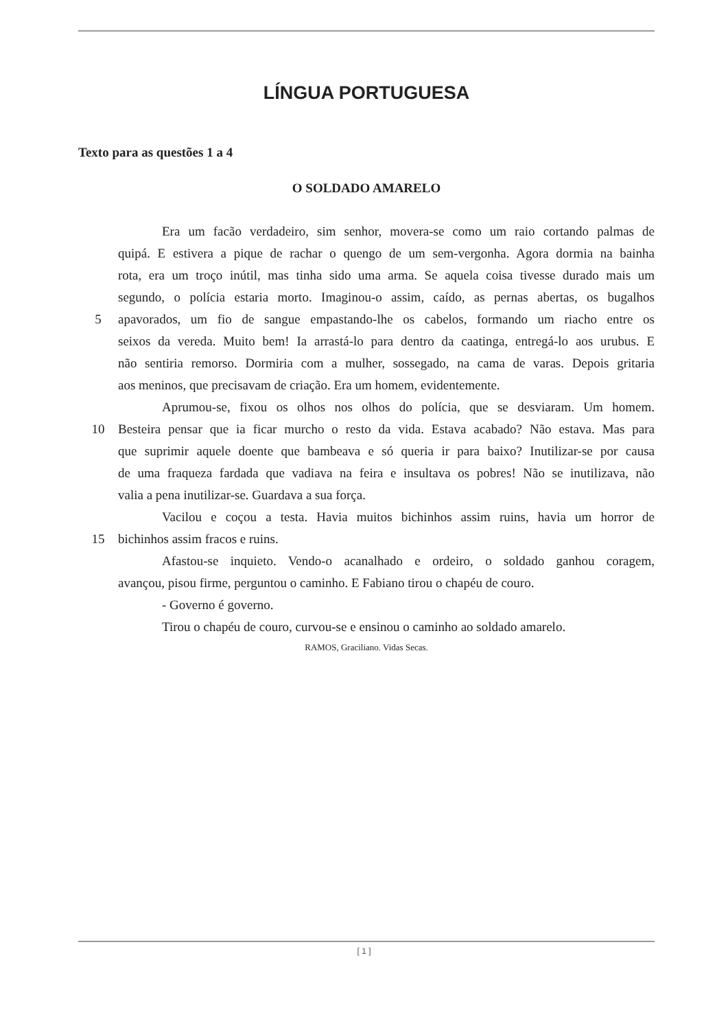LÍNGUA PORTUGUESA
Texto para as questões 1 a 4
O SOLDADO AMARELO
Era um facão verdadeiro, sim senhor, movera-se como um raio cortando palmas de
quipá. E estivera a pique de rachar o quengo de um sem-vergonha. Agora dormia na bainha
rota, era um troço inútil, mas tinha sido uma arma. Se aquela coisa tivesse durado mais um
segundo, o polícia estaria morto. Imaginou-o assim, caído, as pernas abertas, os bugalhos
5 apavorados, um fio de sangue empastando-lhe os cabelos, formando um riacho entre os
seixos da vereda. Muito bem! Ia arrastá-lo para dentro da caatinga, entregá-lo aos urubus. E
não sentiria remorso. Dormiria com a mulher, sossegado, na cama de varas. Depois gritaria
aos meninos, que precisavam de criação. Era um homem, evidentemente.
Aprumou-se, fixou os olhos nos olhos do polícia, que se desviaram. Um homem.
10 Besteira pensar que ia ficar murcho o resto da vida. Estava acabado? Não estava. Mas para
que suprimir aquele doente que bambeava e só queria ir para baixo? Inutilizar-se por causa
de uma fraqueza fardada que vadiava na feira e insultava os pobres! Não se inutilizava, não
valia a pena inutilizar-se. Guardava a sua força.
Vacilou e coçou a testa. Havia muitos bichinhos assim ruins, havia um horror de
15 bichinhos assim fracos e ruins.
Afastou-se inquieto. Vendo-o acanalhado e ordeiro, o soldado ganhou coragem,
avançou, pisou firme, perguntou o caminho. E Fabiano tirou o chapéu de couro.
- Governo é governo.
Tirou o chapéu de couro, curvou-se e ensinou o caminho ao soldado amarelo.
RAMOS, Graciliano. Vidas Secas.
[ 1 ]